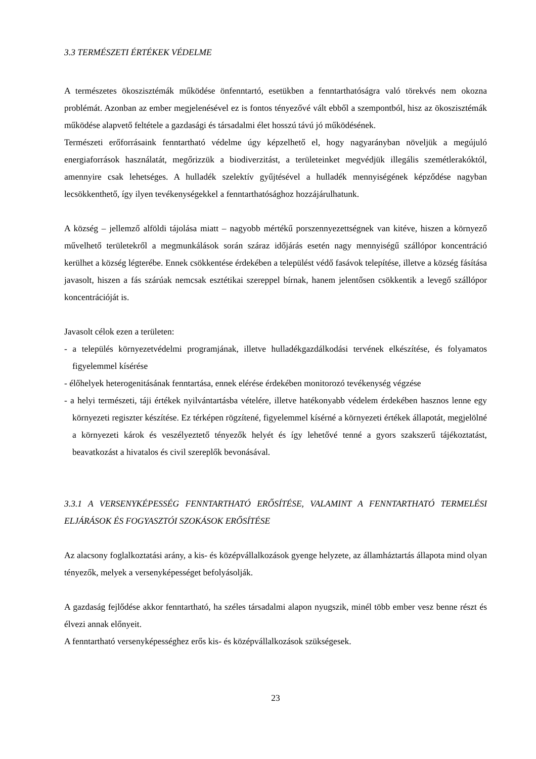3.3 TERMÉSZETI ÉRTÉKEK VÉDELME
A természetes ökoszisztémák működése önfenntartó, esetükben a fenntarthatóságra való törekvés nem okozna problémát. Azonban az ember megjelenésével ez is fontos tényezővé vált ebből a szempontból, hisz az ökoszisztémák működése alapvető feltétele a gazdasági és társadalmi élet hosszú távú jó működésének.
Természeti erőforrásaink fenntartható védelme úgy képzelhető el, hogy nagyarányban növeljük a megújuló energiaforrások használatát, megőrizzük a biodiverzitást, a területeinket megvédjük illegális szemétlerakóktól, amennyire csak lehetséges. A hulladék szelektív gyűjtésével a hulladék mennyiségének képződése nagyban lecsökkenthető, így ilyen tevékenységekkel a fenntarthatósághoz hozzájárulhatunk.
A község – jellemző alföldi tájolása miatt – nagyobb mértékű porszennyezettségnek van kitéve, hiszen a környező művelhető területekről a megmunkálások során száraz időjárás esetén nagy mennyiségű szállópor koncentráció kerülhet a község légterébe. Ennek csökkentése érdekében a települést védő fasávok telepítése, illetve a község fásítása javasolt, hiszen a fás szárúak nemcsak esztétikai szereppel bírnak, hanem jelentősen csökkentik a levegő szállópor koncentrációját is.
Javasolt célok ezen a területen:
- a település környezetvédelmi programjának, illetve hulladékgazdálkodási tervének elkészítése, és folyamatos figyelemmel kísérése
- élőhelyek heterogenitásának fenntartása, ennek elérése érdekében monitorozó tevékenység végzése
- a helyi természeti, táji értékek nyilvántartásba vételére, illetve hatékonyabb védelem érdekében hasznos lenne egy környezeti regiszter készítése. Ez térképen rögzítené, figyelemmel kísérné a környezeti értékek állapotát, megjelölné a környezeti károk és veszélyeztető tényezők helyét és így lehetővé tenné a gyors szakszerű tájékoztatást, beavatkozást a hivatalos és civil szereplők bevonásával.
3.3.1 A VERSENYKÉPESSÉG FENNTARTHATÓ ERŐSÍTÉSE, VALAMINT A FENNTARTHATÓ TERMELÉSI ELJÁRÁSOK ÉS FOGYASZTÓI SZOKÁSOK ERŐSÍTÉSE
Az alacsony foglalkoztatási arány, a kis- és középvállalkozások gyenge helyzete, az államháztartás állapota mind olyan tényezők, melyek a versenyképességet befolyásolják.
A gazdaság fejlődése akkor fenntartható, ha széles társadalmi alapon nyugszik, minél több ember vesz benne részt és élvezi annak előnyeit.
A fenntartható versenyképességhez erős kis- és középvállalkozások szükségesek.
23